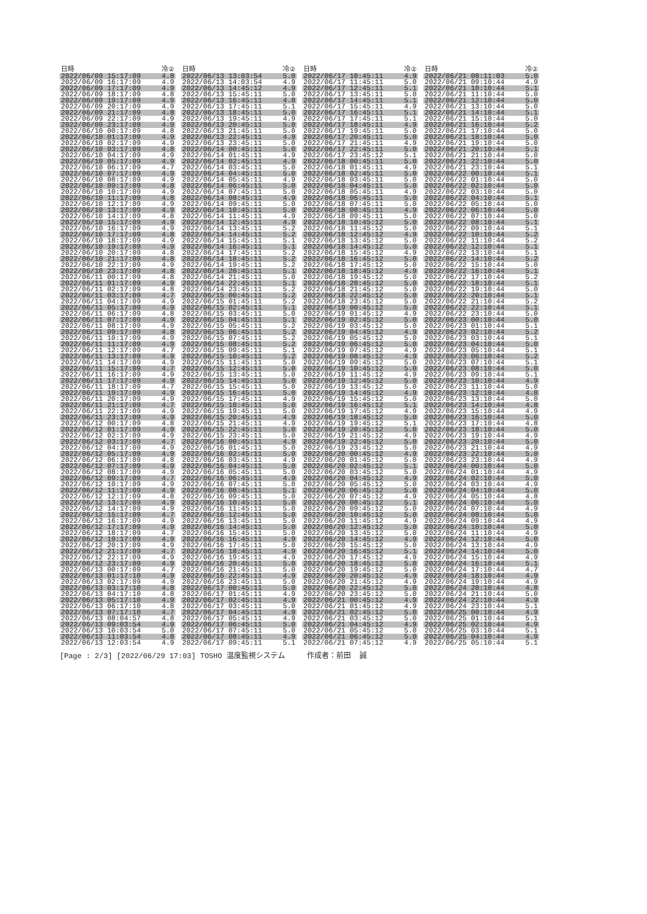| 日時 | 冷② |
| --- | --- |
| 2022/06/09 15:17:09 | 4.8 |
| 2022/06/09 16:17:09 | 4.9 |
| 2022/06/09 17:17:09 | 4.9 |
| 2022/06/09 18:17:09 | 4.8 |
| 2022/06/09 19:17:09 | 4.9 |
| 2022/06/09 20:17:09 | 4.9 |
| 2022/06/09 21:17:09 | 4.8 |
| 2022/06/09 22:17:09 | 4.9 |
| 2022/06/09 23:17:09 | 4.9 |
| 2022/06/10 00:17:09 | 4.8 |
| 2022/06/10 01:17:09 | 4.9 |
| 2022/06/10 02:17:09 | 4.9 |
| 2022/06/10 03:17:09 | 4.8 |
| 2022/06/10 04:17:09 | 4.9 |
| 2022/06/10 05:17:09 | 4.9 |
| 2022/06/10 06:17:09 | 4.7 |
| 2022/06/10 07:17:09 | 4.9 |
| 2022/06/10 08:17:09 | 4.9 |
| 2022/06/10 09:17:09 | 4.8 |
| 2022/06/10 10:17:09 | 4.9 |
| 2022/06/10 11:17:09 | 4.8 |
| 2022/06/10 12:17:09 | 4.9 |
| 2022/06/10 13:17:09 | 4.9 |
| 2022/06/10 14:17:09 | 4.8 |
| 2022/06/10 15:17:09 | 4.9 |
| 2022/06/10 16:17:09 | 4.9 |
| 2022/06/10 17:17:09 | 4.8 |
| 2022/06/10 18:17:09 | 4.9 |
| 2022/06/10 19:17:09 | 4.9 |
| 2022/06/10 20:17:09 | 4.8 |
| 2022/06/10 21:17:09 | 4.8 |
| 2022/06/10 22:17:09 | 4.9 |
| 2022/06/10 23:17:09 | 4.8 |
| 2022/06/11 00:17:09 | 4.8 |
| 2022/06/11 01:17:09 | 4.9 |
| 2022/06/11 02:17:09 | 4.8 |
| 2022/06/11 03:17:09 | 4.7 |
| 2022/06/11 04:17:09 | 4.9 |
| 2022/06/11 05:17:09 | 4.9 |
| 2022/06/11 06:17:09 | 4.8 |
| 2022/06/11 07:17:09 | 4.9 |
| 2022/06/11 08:17:09 | 4.9 |
| 2022/06/11 09:17:09 | 4.8 |
| 2022/06/11 10:17:09 | 4.9 |
| 2022/06/11 11:17:09 | 4.9 |
| 2022/06/11 12:17:09 | 4.7 |
| 2022/06/11 13:17:09 | 4.9 |
| 2022/06/11 14:17:09 | 4.9 |
| 2022/06/11 15:17:09 | 4.7 |
| 2022/06/11 16:17:09 | 4.9 |
| 2022/06/11 17:17:09 | 4.9 |
| 2022/06/11 18:17:09 | 4.7 |
| 2022/06/11 19:17:09 | 4.9 |
| 2022/06/11 20:17:09 | 4.9 |
| 2022/06/11 21:17:09 | 4.7 |
| 2022/06/11 22:17:09 | 4.9 |
| 2022/06/11 23:17:09 | 4.9 |
| 2022/06/12 00:17:09 | 4.8 |
| 2022/06/12 01:17:09 | 4.9 |
| 2022/06/12 02:17:09 | 4.9 |
| 2022/06/12 03:17:09 | 4.7 |
| 2022/06/12 04:17:09 | 4.9 |
| 2022/06/12 05:17:09 | 4.9 |
| 2022/06/12 06:17:09 | 4.8 |
| 2022/06/12 07:17:09 | 4.9 |
| 2022/06/12 08:17:09 | 4.9 |
| 2022/06/12 09:17:09 | 4.7 |
| 2022/06/12 10:17:09 | 4.9 |
| 2022/06/12 11:17:09 | 4.9 |
| 2022/06/12 12:17:09 | 4.8 |
| 2022/06/12 13:17:09 | 4.9 |
| 2022/06/12 14:17:09 | 4.9 |
| 2022/06/12 15:17:09 | 4.7 |
| 2022/06/12 16:17:09 | 4.9 |
| 2022/06/12 17:17:09 | 4.9 |
| 2022/06/12 18:17:09 | 4.7 |
| 2022/06/12 19:17:09 | 4.9 |
| 2022/06/12 20:17:09 | 4.9 |
| 2022/06/12 21:17:09 | 4.7 |
| 2022/06/12 22:17:09 | 4.9 |
| 2022/06/12 23:17:09 | 4.9 |
| 2022/06/13 00:17:09 | 4.7 |
| 2022/06/13 01:17:10 | 4.9 |
| 2022/06/13 02:17:09 | 4.9 |
| 2022/06/13 03:17:10 | 4.8 |
| 2022/06/13 04:17:10 | 4.8 |
| 2022/06/13 05:17:10 | 4.9 |
| 2022/06/13 06:17:10 | 4.8 |
| 2022/06/13 07:17:10 | 4.7 |
| 2022/06/13 08:04:57 | 4.8 |
| 2022/06/13 09:03:54 | 4.9 |
| 2022/06/13 10:03:54 | 5.0 |
| 2022/06/13 11:03:54 | 4.8 |
| 2022/06/13 12:03:54 | 4.9 |
| 日時 | 冷② |
| --- | --- |
| 2022/06/13 13:03:54 | 5.0 |
| 2022/06/13 14:03:54 | 4.9 |
| 2022/06/13 14:45:12 | 4.9 |
| 2022/06/13 15:45:11 | 5.0 |
| 2022/06/13 16:45:11 | 4.8 |
| 2022/06/13 17:45:11 | 5.1 |
| 2022/06/13 18:45:11 | 5.0 |
| 2022/06/13 19:45:11 | 4.9 |
| 2022/06/13 20:45:11 | 5.0 |
| 2022/06/13 21:45:11 | 5.0 |
| 2022/06/13 22:45:11 | 4.9 |
| 2022/06/13 23:45:11 | 5.0 |
| 2022/06/14 00:45:11 | 5.0 |
| 2022/06/14 01:45:11 | 4.9 |
| 2022/06/14 02:45:11 | 4.9 |
| 2022/06/14 03:45:11 | 5.0 |
| 2022/06/14 04:45:11 | 5.0 |
| 2022/06/14 05:45:11 | 4.9 |
| 2022/06/14 06:45:11 | 5.0 |
| 2022/06/14 07:45:11 | 5.0 |
| 2022/06/14 08:45:11 | 4.9 |
| 2022/06/14 09:45:11 | 5.0 |
| 2022/06/14 10:45:11 | 5.0 |
| 2022/06/14 11:45:11 | 4.9 |
| 2022/06/14 12:45:11 | 4.9 |
| 2022/06/14 13:45:11 | 5.2 |
| 2022/06/14 14:45:11 | 5.2 |
| 2022/06/14 15:45:11 | 5.1 |
| 2022/06/14 16:45:11 | 5.1 |
| 2022/06/14 17:45:11 | 5.2 |
| 2022/06/14 18:45:11 | 5.2 |
| 2022/06/14 19:45:11 | 5.2 |
| 2022/06/14 20:45:11 | 5.1 |
| 2022/06/14 21:45:11 | 5.0 |
| 2022/06/14 22:45:11 | 5.1 |
| 2022/06/14 23:45:11 | 5.2 |
| 2022/06/15 00:45:11 | 5.2 |
| 2022/06/15 01:45:11 | 5.2 |
| 2022/06/15 02:45:11 | 5.1 |
| 2022/06/15 03:45:11 | 5.0 |
| 2022/06/15 04:45:11 | 5.1 |
| 2022/06/15 05:45:11 | 5.2 |
| 2022/06/15 06:45:11 | 5.2 |
| 2022/06/15 07:45:11 | 5.2 |
| 2022/06/15 08:45:11 | 5.2 |
| 2022/06/15 09:45:11 | 5.1 |
| 2022/06/15 10:45:11 | 5.2 |
| 2022/06/15 11:45:11 | 5.0 |
| 2022/06/15 12:45:11 | 5.0 |
| 2022/06/15 13:45:11 | 5.0 |
| 2022/06/15 14:45:11 | 5.0 |
| 2022/06/15 15:45:11 | 5.0 |
| 2022/06/15 16:45:11 | 5.0 |
| 2022/06/15 17:45:11 | 4.9 |
| 2022/06/15 18:45:11 | 5.0 |
| 2022/06/15 19:45:11 | 5.0 |
| 2022/06/15 20:45:11 | 4.9 |
| 2022/06/15 21:45:11 | 4.9 |
| 2022/06/15 22:45:11 | 5.0 |
| 2022/06/15 23:45:11 | 5.0 |
| 2022/06/16 00:45:11 | 4.9 |
| 2022/06/16 01:45:11 | 5.0 |
| 2022/06/16 02:45:11 | 5.0 |
| 2022/06/16 03:45:11 | 4.9 |
| 2022/06/16 04:45:11 | 5.0 |
| 2022/06/16 05:45:11 | 5.0 |
| 2022/06/16 06:45:11 | 4.9 |
| 2022/06/16 07:45:11 | 5.0 |
| 2022/06/16 08:45:11 | 5.1 |
| 2022/06/16 09:45:11 | 5.0 |
| 2022/06/16 10:45:11 | 5.0 |
| 2022/06/16 11:45:11 | 5.0 |
| 2022/06/16 12:45:11 | 5.0 |
| 2022/06/16 13:45:11 | 5.0 |
| 2022/06/16 14:45:11 | 5.0 |
| 2022/06/16 15:45:11 | 5.0 |
| 2022/06/16 16:45:11 | 4.9 |
| 2022/06/16 17:45:11 | 5.0 |
| 2022/06/16 18:45:11 | 4.9 |
| 2022/06/16 19:45:11 | 4.9 |
| 2022/06/16 20:45:11 | 5.0 |
| 2022/06/16 21:45:11 | 5.0 |
| 2022/06/16 22:45:11 | 4.9 |
| 2022/06/16 23:45:11 | 5.0 |
| 2022/06/17 00:45:11 | 5.0 |
| 2022/06/17 01:45:11 | 4.9 |
| 2022/06/17 02:45:11 | 4.9 |
| 2022/06/17 03:45:11 | 5.0 |
| 2022/06/17 04:45:11 | 4.9 |
| 2022/06/17 05:45:11 | 4.9 |
| 2022/06/17 06:45:11 | 5.0 |
| 2022/06/17 07:45:11 | 5.0 |
| 2022/06/17 08:45:11 | 4.9 |
| 2022/06/17 09:45:11 | 5.1 |
| 日時 | 冷② |
| --- | --- |
| 2022/06/17 10:45:11 | 4.9 |
| 2022/06/17 11:45:11 | 5.0 |
| 2022/06/17 12:45:11 | 5.1 |
| 2022/06/17 13:45:11 | 5.0 |
| 2022/06/17 14:45:11 | 5.1 |
| 2022/06/17 15:45:11 | 4.9 |
| 2022/06/17 16:45:11 | 5.1 |
| 2022/06/17 17:45:11 | 5.1 |
| 2022/06/17 18:45:11 | 4.9 |
| 2022/06/17 19:45:11 | 5.0 |
| 2022/06/17 20:45:11 | 5.0 |
| 2022/06/17 21:45:11 | 4.9 |
| 2022/06/17 22:45:11 | 5.0 |
| 2022/06/17 23:45:12 | 5.1 |
| 2022/06/18 00:45:11 | 5.0 |
| 2022/06/18 01:45:11 | 4.9 |
| 2022/06/18 02:45:11 | 5.0 |
| 2022/06/18 03:45:11 | 5.0 |
| 2022/06/18 04:45:11 | 5.0 |
| 2022/06/18 05:45:11 | 4.9 |
| 2022/06/18 06:45:11 | 5.0 |
| 2022/06/18 07:45:11 | 5.0 |
| 2022/06/18 08:45:11 | 4.9 |
| 2022/06/18 09:45:11 | 5.0 |
| 2022/06/18 10:45:12 | 5.0 |
| 2022/06/18 11:45:12 | 5.0 |
| 2022/06/18 12:45:12 | 4.9 |
| 2022/06/18 13:45:12 | 5.0 |
| 2022/06/18 14:45:12 | 5.0 |
| 2022/06/18 15:45:12 | 4.9 |
| 2022/06/18 16:45:12 | 5.0 |
| 2022/06/18 17:45:12 | 5.0 |
| 2022/06/18 18:45:12 | 4.9 |
| 2022/06/18 19:45:12 | 5.0 |
| 2022/06/18 20:45:12 | 5.0 |
| 2022/06/18 21:45:12 | 5.0 |
| 2022/06/18 22:45:12 | 5.0 |
| 2022/06/18 23:45:12 | 5.0 |
| 2022/06/19 00:45:12 | 5.0 |
| 2022/06/19 01:45:12 | 4.9 |
| 2022/06/19 02:45:12 | 5.0 |
| 2022/06/19 03:45:12 | 5.0 |
| 2022/06/19 04:45:12 | 4.9 |
| 2022/06/19 05:45:12 | 5.0 |
| 2022/06/19 06:45:12 | 5.0 |
| 2022/06/19 07:45:12 | 4.9 |
| 2022/06/19 08:45:12 | 4.9 |
| 2022/06/19 09:45:12 | 5.0 |
| 2022/06/19 10:45:12 | 5.0 |
| 2022/06/19 11:45:12 | 4.9 |
| 2022/06/19 12:45:12 | 5.0 |
| 2022/06/19 13:45:12 | 5.0 |
| 2022/06/19 14:45:12 | 4.9 |
| 2022/06/19 15:45:12 | 5.0 |
| 2022/06/19 16:45:12 | 5.1 |
| 2022/06/19 17:45:12 | 4.9 |
| 2022/06/19 18:45:12 | 5.0 |
| 2022/06/19 19:45:12 | 5.1 |
| 2022/06/19 20:45:12 | 5.0 |
| 2022/06/19 21:45:12 | 4.9 |
| 2022/06/19 22:45:12 | 5.0 |
| 2022/06/19 23:45:12 | 5.0 |
| 2022/06/20 00:45:12 | 4.9 |
| 2022/06/20 01:45:12 | 5.0 |
| 2022/06/20 02:45:12 | 5.1 |
| 2022/06/20 03:45:12 | 5.0 |
| 2022/06/20 04:45:12 | 4.9 |
| 2022/06/20 05:45:12 | 5.0 |
| 2022/06/20 06:45:12 | 5.0 |
| 2022/06/20 07:45:12 | 4.9 |
| 2022/06/20 08:45:12 | 5.1 |
| 2022/06/20 09:45:12 | 5.0 |
| 2022/06/20 10:45:12 | 5.0 |
| 2022/06/20 11:45:12 | 4.9 |
| 2022/06/20 12:45:12 | 5.0 |
| 2022/06/20 13:45:12 | 5.0 |
| 2022/06/20 14:45:12 | 4.9 |
| 2022/06/20 15:45:12 | 5.0 |
| 2022/06/20 16:45:12 | 5.1 |
| 2022/06/20 17:45:12 | 4.9 |
| 2022/06/20 18:45:12 | 5.0 |
| 2022/06/20 19:45:12 | 5.0 |
| 2022/06/20 20:45:12 | 4.9 |
| 2022/06/20 21:45:12 | 4.9 |
| 2022/06/20 22:45:12 | 5.0 |
| 2022/06/20 23:45:12 | 5.0 |
| 2022/06/21 00:45:12 | 4.9 |
| 2022/06/21 01:45:12 | 4.9 |
| 2022/06/21 02:45:12 | 5.0 |
| 2022/06/21 03:45:12 | 5.0 |
| 2022/06/21 04:45:12 | 4.9 |
| 2022/06/21 05:45:12 | 5.0 |
| 2022/06/21 06:45:12 | 5.0 |
| 2022/06/21 07:45:12 | 4.9 |
| 日時 | 冷② |
| --- | --- |
| 2022/06/21 08:11:03 | 5.0 |
| 2022/06/21 09:10:44 | 4.9 |
| 2022/06/21 10:10:44 | 5.1 |
| 2022/06/21 11:10:44 | 5.0 |
| 2022/06/21 12:10:44 | 5.0 |
| 2022/06/21 13:10:44 | 5.0 |
| 2022/06/21 14:10:44 | 5.1 |
| 2022/06/21 15:10:44 | 5.0 |
| 2022/06/21 16:10:44 | 5.2 |
| 2022/06/21 17:10:44 | 5.0 |
| 2022/06/21 18:10:44 | 5.0 |
| 2022/06/21 19:10:44 | 5.0 |
| 2022/06/21 20:10:44 | 5.1 |
| 2022/06/21 21:10:44 | 5.0 |
| 2022/06/21 22:10:44 | 5.0 |
| 2022/06/21 23:10:44 | 5.1 |
| 2022/06/22 00:10:44 | 5.1 |
| 2022/06/22 01:10:44 | 5.0 |
| 2022/06/22 02:10:44 | 5.0 |
| 2022/06/22 03:10:44 | 5.0 |
| 2022/06/22 04:10:44 | 5.1 |
| 2022/06/22 05:10:44 | 5.0 |
| 2022/06/22 06:10:44 | 5.0 |
| 2022/06/22 07:10:44 | 5.0 |
| 2022/06/22 08:10:44 | 5.1 |
| 2022/06/22 09:10:44 | 5.1 |
| 2022/06/22 10:10:44 | 5.2 |
| 2022/06/22 11:10:44 | 5.2 |
| 2022/06/22 12:10:44 | 5.1 |
| 2022/06/22 13:10:44 | 5.1 |
| 2022/06/22 14:10:44 | 5.2 |
| 2022/06/22 15:10:44 | 5.0 |
| 2022/06/22 16:10:44 | 5.1 |
| 2022/06/22 17:10:44 | 5.2 |
| 2022/06/22 18:10:44 | 5.1 |
| 2022/06/22 19:10:44 | 5.0 |
| 2022/06/22 20:10:44 | 5.1 |
| 2022/06/22 21:10:44 | 5.2 |
| 2022/06/22 22:10:44 | 5.1 |
| 2022/06/22 23:10:44 | 5.0 |
| 2022/06/23 00:10:44 | 5.0 |
| 2022/06/23 01:10:44 | 5.1 |
| 2022/06/23 02:10:44 | 5.2 |
| 2022/06/23 03:10:44 | 5.1 |
| 2022/06/23 04:10:44 | 5.0 |
| 2022/06/23 05:10:44 | 5.1 |
| 2022/06/23 06:10:44 | 5.2 |
| 2022/06/23 07:10:44 | 5.1 |
| 2022/06/23 08:10:44 | 5.0 |
| 2022/06/23 09:10:44 | 5.1 |
| 2022/06/23 10:10:44 | 4.9 |
| 2022/06/23 11:10:44 | 5.0 |
| 2022/06/23 12:10:44 | 4.8 |
| 2022/06/23 13:10:44 | 5.0 |
| 2022/06/23 14:10:44 | 4.8 |
| 2022/06/23 15:10:44 | 4.9 |
| 2022/06/23 16:10:44 | 5.0 |
| 2022/06/23 17:10:44 | 4.8 |
| 2022/06/23 18:10:44 | 5.0 |
| 2022/06/23 19:10:44 | 4.9 |
| 2022/06/23 20:10:44 | 5.0 |
| 2022/06/23 21:10:44 | 4.9 |
| 2022/06/23 22:10:44 | 5.0 |
| 2022/06/23 23:10:44 | 4.9 |
| 2022/06/24 00:10:44 | 5.0 |
| 2022/06/24 01:10:44 | 4.9 |
| 2022/06/24 02:10:44 | 5.0 |
| 2022/06/24 03:10:44 | 4.9 |
| 2022/06/24 04:10:44 | 5.0 |
| 2022/06/24 05:10:44 | 4.8 |
| 2022/06/24 06:10:44 | 5.0 |
| 2022/06/24 07:10:44 | 4.9 |
| 2022/06/24 08:10:44 | 5.0 |
| 2022/06/24 09:10:44 | 4.9 |
| 2022/06/24 10:10:44 | 5.0 |
| 2022/06/24 11:10:44 | 4.9 |
| 2022/06/24 12:10:44 | 5.0 |
| 2022/06/24 13:10:44 | 4.9 |
| 2022/06/24 14:10:44 | 5.0 |
| 2022/06/24 15:10:44 | 4.9 |
| 2022/06/24 16:10:44 | 5.1 |
| 2022/06/24 17:10:44 | 4.7 |
| 2022/06/24 18:10:44 | 4.9 |
| 2022/06/24 19:10:44 | 4.9 |
| 2022/06/24 20:10:44 | 4.8 |
| 2022/06/24 21:10:44 | 5.0 |
| 2022/06/24 22:10:44 | 4.9 |
| 2022/06/24 23:10:44 | 5.1 |
| 2022/06/25 00:10:44 | 4.9 |
| 2022/06/25 01:10:44 | 5.1 |
| 2022/06/25 02:10:44 | 4.9 |
| 2022/06/25 03:10:44 | 5.1 |
| 2022/06/25 04:10:44 | 4.9 |
| 2022/06/25 05:10:44 | 5.1 |
[Page : 2/3] [2022/06/29 17:03] TOSHO 温度監視システム 作成者：前田 誠